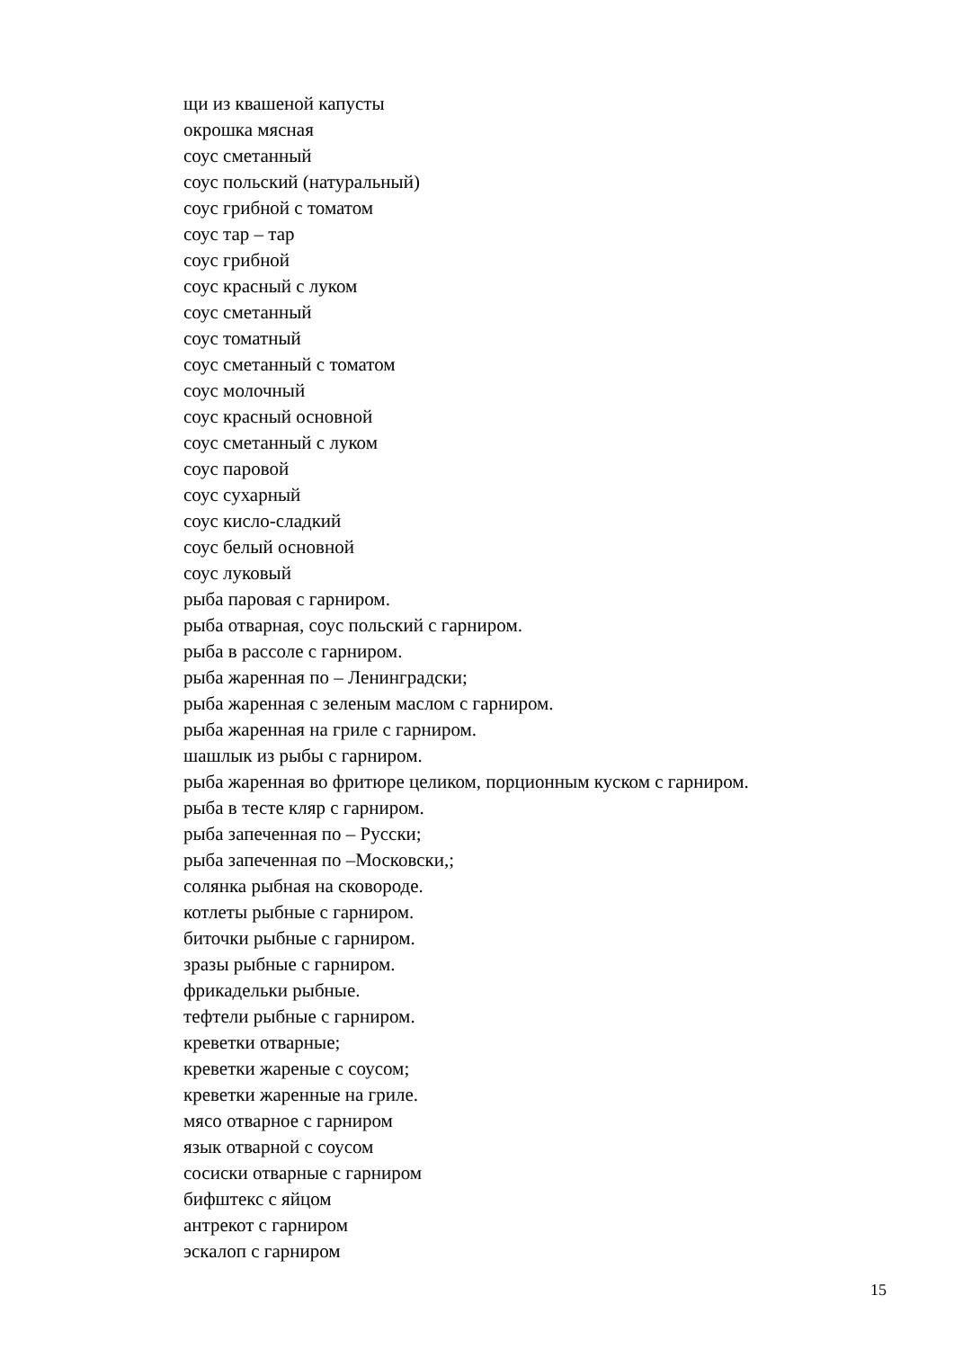щи из квашеной капусты
окрошка мясная
соус сметанный
соус польский (натуральный)
соус грибной с томатом
соус тар – тар
соус грибной
соус красный с луком
соус сметанный
соус томатный
соус сметанный с томатом
соус молочный
соус красный основной
соус сметанный с луком
соус паровой
соус сухарный
соус кисло-сладкий
соус белый основной
соус луковый
рыба паровая с гарниром.
рыба отварная, соус польский с гарниром.
рыба в рассоле с гарниром.
рыба жаренная по – Ленинградски;
рыба жаренная с зеленым маслом с гарниром.
рыба жаренная на гриле с гарниром.
шашлык из рыбы с гарниром.
рыба жаренная во фритюре целиком, порционным куском с гарниром.
рыба в тесте кляр с гарниром.
рыба запеченная по – Русски;
рыба запеченная по –Московски,;
солянка рыбная на сковороде.
котлеты рыбные с гарниром.
биточки рыбные с гарниром.
зразы рыбные с гарниром.
фрикадельки рыбные.
тефтели рыбные с гарниром.
креветки отварные;
креветки жареные с соусом;
креветки жаренные на гриле.
мясо отварное с гарниром
язык отварной с соусом
сосиски отварные с гарниром
бифштекс с яйцом
антрекот с гарниром
эскалоп с гарниром
15